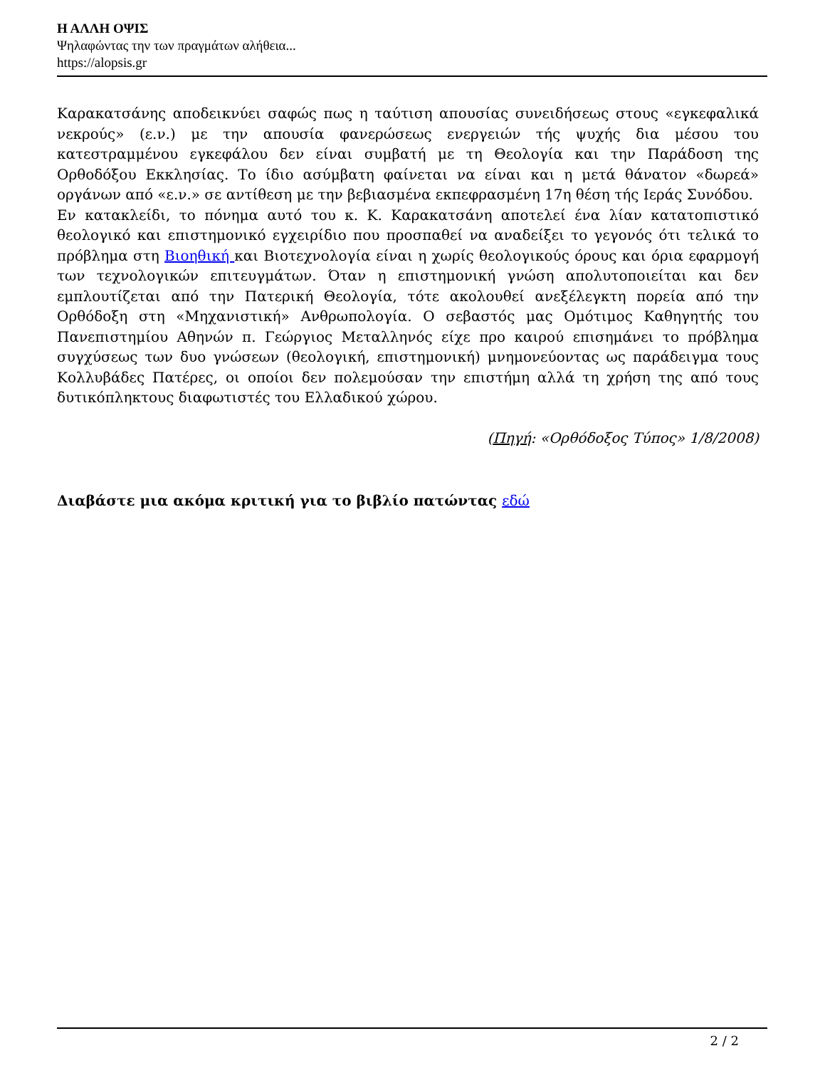Η ΑΛΛΗ ΟΨΙΣ
Ψηλαφώντας την των πραγμάτων αλήθεια...
https://alopsis.gr
Καρακατσάνης αποδεικνύει σαφώς πως η ταύτιση απουσίας συνειδήσεως στους «εγκεφαλικά νεκρούς» (ε.ν.) με την απουσία φανερώσεως ενεργειών τής ψυχής δια μέσου του κατεστραμμένου εγκεφάλου δεν είναι συμβατή με τη Θεολογία και την Παράδοση της Ορθοδόξου Εκκλησίας. Το ίδιο ασύμβατη φαίνεται να είναι και η μετά θάνατον «δωρεά» οργάνων από «ε.ν.» σε αντίθεση με την βεβιασμένα εκπεφρασμένη 17η θέση τής Ιεράς Συνόδου.
Εν κατακλείδι, το πόνημα αυτό του κ. Κ. Καρακατσάνη αποτελεί ένα λίαν κατατοπιστικό θεολογικό και επιστημονικό εγχειρίδιο που προσπαθεί να αναδείξει το γεγονός ότι τελικά το πρόβλημα στη Βιοηθική και Βιοτεχνολογία είναι η χωρίς θεολογικούς όρους και όρια εφαρμογή των τεχνολογικών επιτευγμάτων. Όταν η επιστημονική γνώση απολυτοποιείται και δεν εμπλουτίζεται από την Πατερική Θεολογία, τότε ακολουθεί ανεξέλεγκτη πορεία από την Ορθόδοξη στη «Μηχανιστική» Ανθρωπολογία. Ο σεβαστός μας Ομότιμος Καθηγητής του Πανεπιστημίου Αθηνών π. Γεώργιος Μεταλληνός είχε προ καιρού επισημάνει το πρόβλημα συγχύσεως των δυο γνώσεων (θεολογική, επιστημονική) μνημονεύοντας ως παράδειγμα τους Κολλυβάδες Πατέρες, οι οποίοι δεν πολεμούσαν την επιστήμη αλλά τη χρήση της από τους δυτικόπληκτους διαφωτιστές του Ελλαδικού χώρου.
(Πηγή: «Ορθόδοξος Τύπος» 1/8/2008)
Διαβάστε μια ακόμα κριτική για το βιβλίο πατώντας εδώ
2 / 2